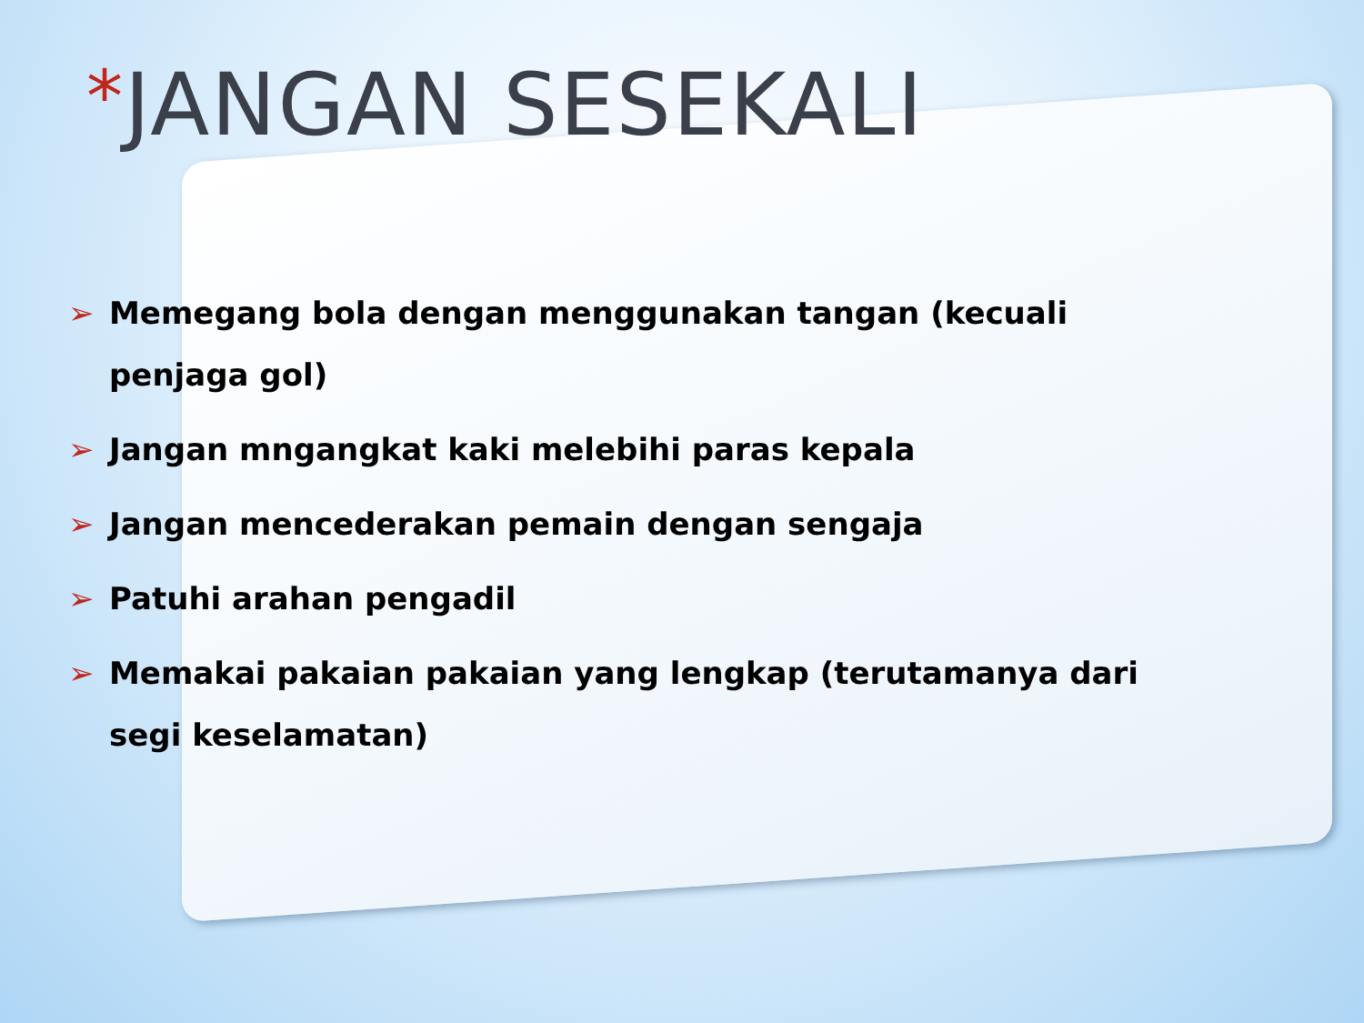*JANGAN SESEKALI
➢ Memegang bola dengan menggunakan tangan (kecuali penjaga gol)
➢ Jangan mngangkat kaki melebihi paras kepala
➢ Jangan mencederakan pemain dengan sengaja
➢ Patuhi arahan pengadil
➢ Memakai pakaian pakaian yang lengkap (terutamanya dari segi keselamatan)